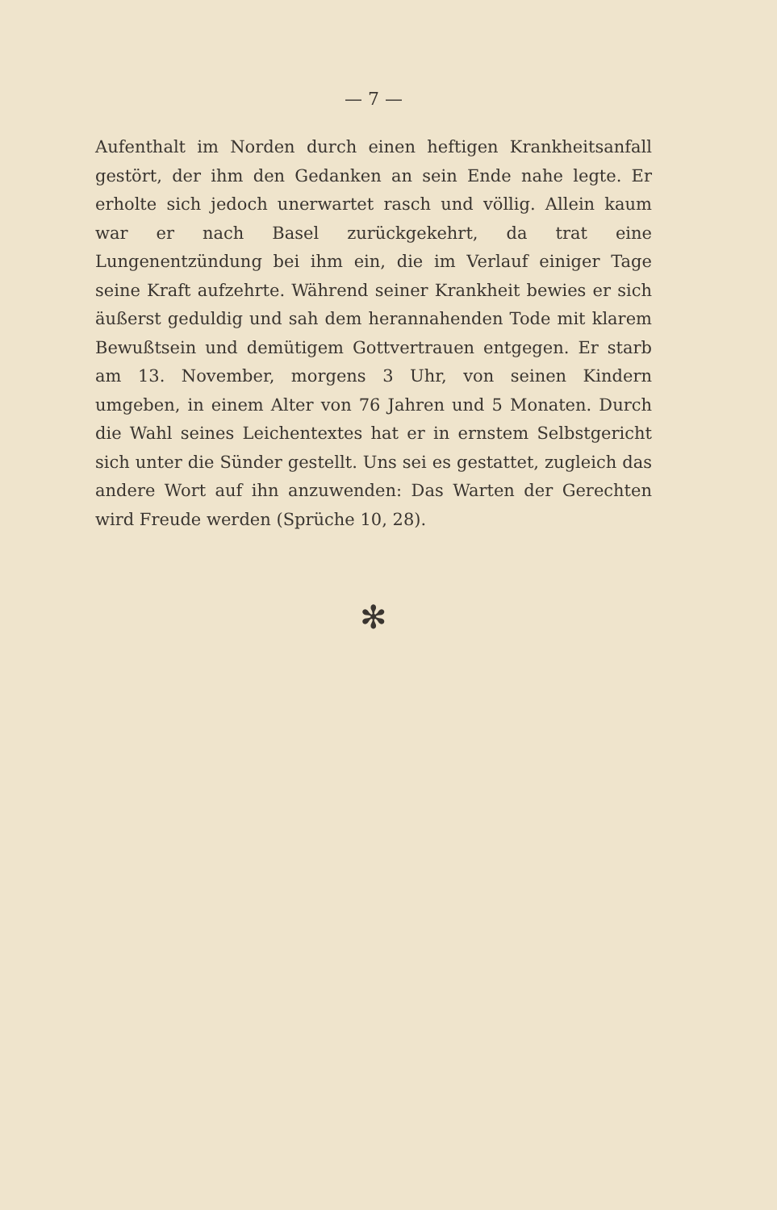— 7 —
Aufenthalt im Norden durch einen heftigen Krankheitsanfall gestört, der ihm den Gedanken an sein Ende nahe legte. Er erholte sich jedoch unerwartet rasch und völlig. Allein kaum war er nach Basel zurückgekehrt, da trat eine Lungenentzündung bei ihm ein, die im Verlauf einiger Tage seine Kraft aufzehrte. Während seiner Krankheit bewies er sich äußerst geduldig und sah dem herannahenden Tode mit klarem Bewußtsein und demütigem Gottvertrauen entgegen. Er starb am 13. November, morgens 3 Uhr, von seinen Kindern umgeben, in einem Alter von 76 Jahren und 5 Monaten. Durch die Wahl seines Leichentextes hat er in ernstem Selbstgericht sich unter die Sünder gestellt. Uns sei es gestattet, zugleich das andere Wort auf ihn anzuwenden: Das Warten der Gerechten wird Freude werden (Sprüche 10, 28).
✻